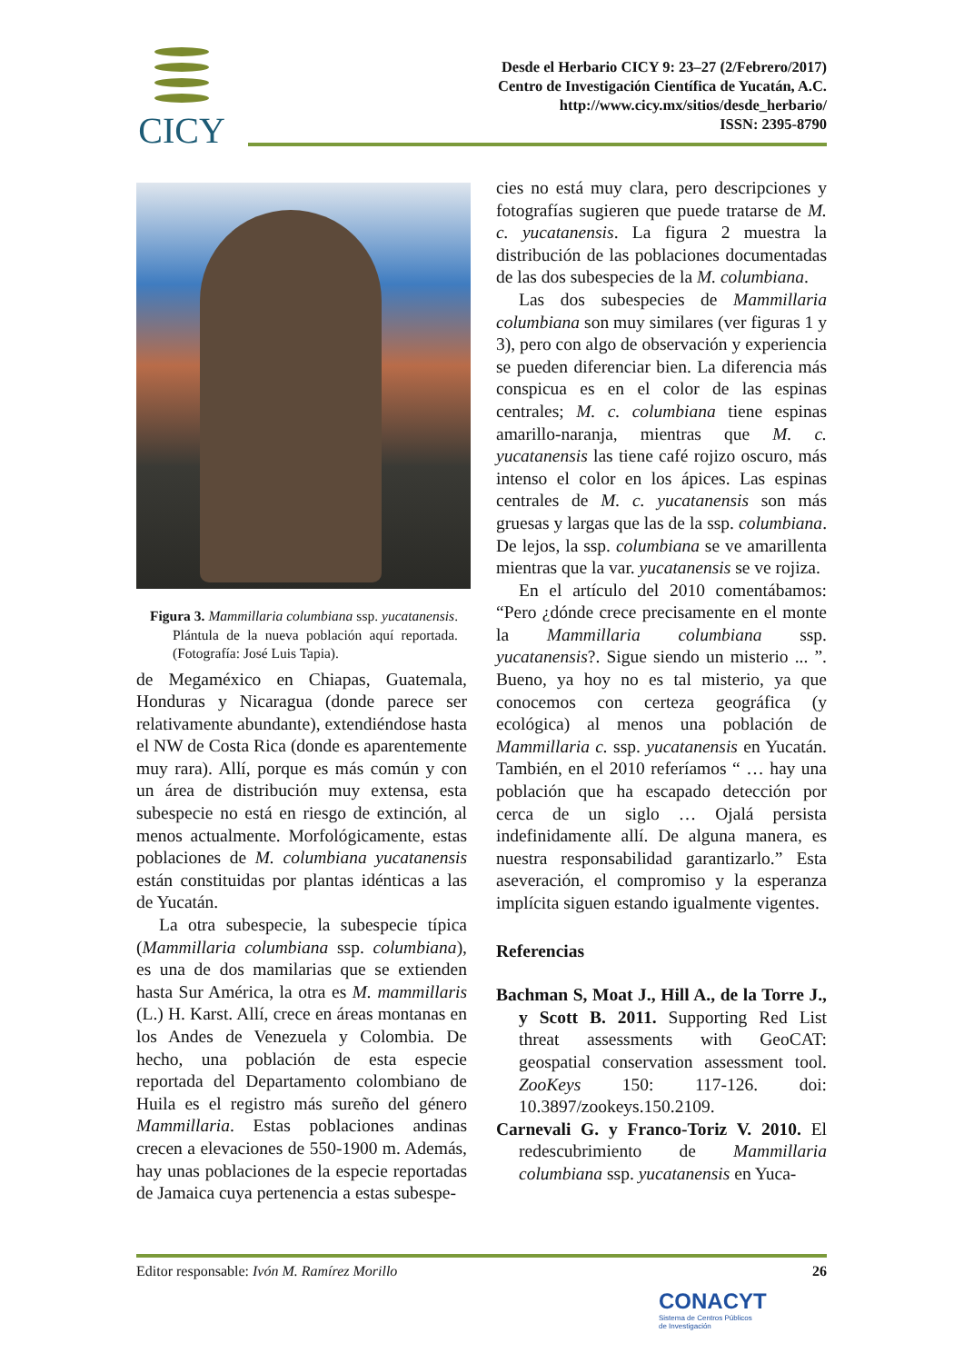CICY
Desde el Herbario CICY 9: 23–27 (2/Febrero/2017)
Centro de Investigación Científica de Yucatán, A.C.
http://www.cicy.mx/sitios/desde_herbario/
ISSN: 2395-8790
Figura 3. Mammillaria columbiana ssp. yucatanensis. Plántula de la nueva población aquí reportada. (Fotografía: José Luis Tapia).
de Megaméxico en Chiapas, Guatemala, Honduras y Nicaragua (donde parece ser relativamente abundante), extendiéndose hasta el NW de Costa Rica (donde es aparentemente muy rara). Allí, porque es más común y con un área de distribución muy extensa, esta subespecie no está en riesgo de extinción, al menos actualmente. Morfológicamente, estas poblaciones de M. columbiana yucatanensis están constituidas por plantas idénticas a las de Yucatán.
La otra subespecie, la subespecie típica (Mammillaria columbiana ssp. columbiana), es una de dos mamilarias que se extienden hasta Sur América, la otra es M. mammillaris (L.) H. Karst. Allí, crece en áreas montanas en los Andes de Venezuela y Colombia. De hecho, una población de esta especie reportada del Departamento colombiano de Huila es el registro más sureño del género Mammillaria. Estas poblaciones andinas crecen a elevaciones de 550-1900 m. Además, hay unas poblaciones de la especie reportadas de Jamaica cuya pertenencia a estas subespe-
cies no está muy clara, pero descripciones y fotografías sugieren que puede tratarse de M. c. yucatanensis. La figura 2 muestra la distribución de las poblaciones documentadas de las dos subespecies de la M. columbiana.
Las dos subespecies de Mammillaria columbiana son muy similares (ver figuras 1 y 3), pero con algo de observación y experiencia se pueden diferenciar bien. La diferencia más conspicua es en el color de las espinas centrales; M. c. columbiana tiene espinas amarillo-naranja, mientras que M. c. yucatanensis las tiene café rojizo oscuro, más intenso el color en los ápices. Las espinas centrales de M. c. yucatanensis son más gruesas y largas que las de la ssp. columbiana. De lejos, la ssp. columbiana se ve amarillenta mientras que la var. yucatanensis se ve rojiza.
En el artículo del 2010 comentábamos: “Pero ¿dónde crece precisamente en el monte la Mammillaria columbiana ssp. yucatanensis?. Sigue siendo un misterio ... ”. Bueno, ya hoy no es tal misterio, ya que conocemos con certeza geográfica (y ecológica) al menos una población de Mammillaria c. ssp. yucatanensis en Yucatán. También, en el 2010 referíamos “ … hay una población que ha escapado detección por cerca de un siglo … Ojalá persista indefinidamente allí. De alguna manera, es nuestra responsabilidad garantizarlo.” Esta aseveración, el compromiso y la esperanza implícita siguen estando igualmente vigentes.
Referencias
Bachman S, Moat J., Hill A., de la Torre J., y Scott B. 2011. Supporting Red List threat assessments with GeoCAT: geospatial conservation assessment tool. ZooKeys 150: 117-126. doi: 10.3897/zookeys.150.2109.
Carnevali G. y Franco-Toriz V. 2010. El redescubrimiento de Mammillaria columbiana ssp. yucatanensis en Yuca-
Editor responsable: Ivón M. Ramírez Morillo 26
CONACYT
Sistema de Centros Públicos
de Investigación